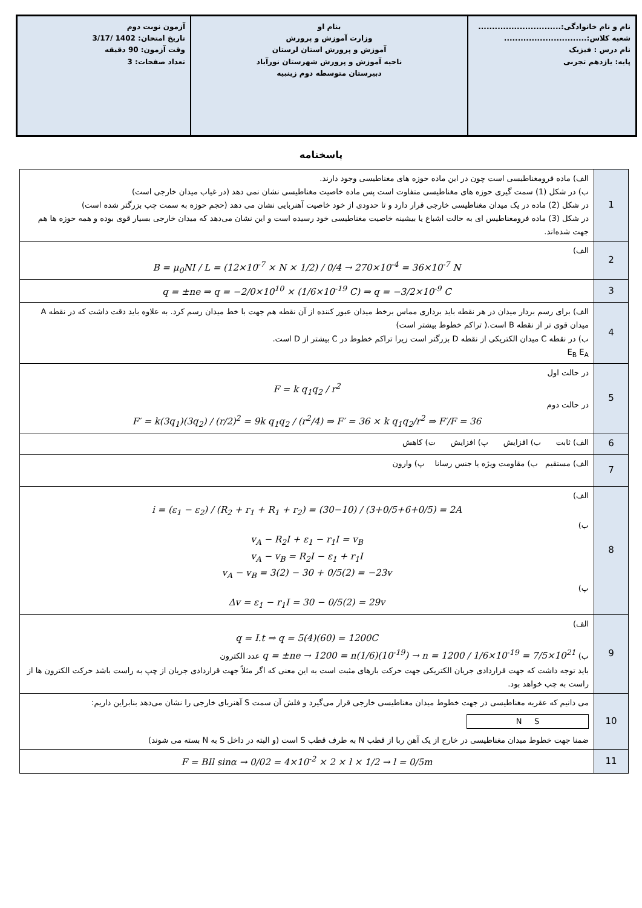نام و نام خانوادگی:..............................
شعبه کلاس:..............................
نام درس : فیزیک
پایه: یازدهم تجربی
بنام او
وزارت آموزش و پرورش
آموزش و پرورش استان لرستان
ناحیه آموزش و پرورش شهرستان نورآباد
دبیرستان متوسطه دوم زینبیه
آزمون نوبت دوم
تاریخ امتحان: 1402 /3/17
وقت آزمون: 90 دقیقه
تعداد صفحات: 3
پاسخنامه
| 1 | الف) ماده فرومغناطیسی است چون در این ماده حوزه های مغناطیسی وجود دارند. ب) در شکل (1) سمت گیری حوزه های مغناطیسی متفاوت است پس ماده خاصیت مغناطیسی نشان نمی دهد (در غیاب میدان خارجی است) در شکل (2) ماده در یک میدان مغناطیسی خارجی قرار دارد و تا حدودی از خود خاصیت آهنربایی نشان می دهد (حجم حوزه به سمت چپ بزرگتر شده است) در شکل (3) ماده فرومغناطیس ای به حالت اشباع یا بیشینه خاصیت مغناطیسی خود رسیده است و این نشان می‌دهد که میدان خارجی بسیار قوی بوده و همه حوزه ها هم جهت شده‌اند. |
| 2 | الف) B = μ<sub>0</sub>NI / L = (12×10<sup>-7</sup> × N × 1/2) / 0/4 → 270×10<sup>-4</sup> = 36×10<sup>-7</sup> N |
| 3 | q = ±ne ⇒ q = −2/0×10<sup>10</sup> × (1/6×10<sup>-19</sup> C) ⇒ q = −3/2×10<sup>-9</sup> C |
| 4 | الف) برای رسم بردار میدان در هر نقطه باید برداری مماس برخط میدان عبور کننده از آن نقطه هم جهت با خط میدان رسم کرد. به علاوه باید دقت داشت که در نقطه A میدان قوی تر از نقطه B است.( تراکم خطوط بیشتر است) ب) در نقطه C میدان الکتریکی از نقطه D بزرگتر است زیرا تراکم خطوط در C بیشتر از D است. E<sub>B</sub> E<sub>A</sub> |
| 5 | در حالت اول F = k q<sub>1</sub>q<sub>2</sub> / r<sup>2</sup> در حالت دوم F′ = k(3q<sub>1</sub>)(3q<sub>2</sub>) / (r/2)<sup>2</sup> = 9k q<sub>1</sub>q<sub>2</sub> / (r<sup>2</sup>/4) ⇒ F′ = 36 × k q<sub>1</sub>q<sub>2</sub>/r<sup>2</sup> ⇒ F′/F = 36 |
| 6 | الف) ثابت ب) افزایش پ) افزایش ت) کاهش |
| 7 | الف) مستقیم ب) مقاومت ویژه یا جنس رسانا پ) وارون |
| 8 | الف) i = (ε<sub>1</sub> − ε<sub>2</sub>) / (R<sub>2</sub> + r<sub>1</sub> + R<sub>1</sub> + r<sub>2</sub>) = (30−10) / (3+0/5+6+0/5) = 2A ب) v<sub>A</sub> − R<sub>2</sub>I + ε<sub>1</sub> − r<sub>1</sub>I = v<sub>B</sub> v<sub>A</sub> − v<sub>B</sub> = R<sub>2</sub>I − ε<sub>1</sub> + r<sub>1</sub>I v<sub>A</sub> − v<sub>B</sub> = 3(2) − 30 + 0/5(2) = −23v پ) Δv = ε<sub>1</sub> − r<sub>1</sub>I = 30 − 0/5(2) = 29v |
| 9 | الف) q = I.t ⇒ q = 5(4)(60) = 1200C ب) q = ±ne → 1200 = n(1/6)(10<sup>-19</sup>) → n = 1200 / 1/6×10<sup>-19</sup> = 7/5×10<sup>21</sup> عدد الکترون باید توجه داشت که جهت قراردادی جریان الکتریکی جهت حرکت بارهای مثبت است به این معنی که اگر مثلاً جهت قراردادی جریان از چپ به راست باشد حرکت الکترون ها از راست به چپ خواهد بود. |
| 10 | می دانیم که عقربه مغناطیسی در جهت خطوط میدان مغناطیسی خارجی قرار می‌گیرد و فلش آن سمت S آهنربای خارجی را نشان می‌دهد بنابراین داریم: N S ضمنا جهت خطوط میدان مغناطیسی در خارج از یک آهن ربا از قطب N به طرف قطب S است (و البته در داخل S به N بسته می شوند) |
| 11 | F = BIl sinα → 0/02 = 4×10<sup>-2</sup> × 2 × l × 1/2 → l = 0/5m |